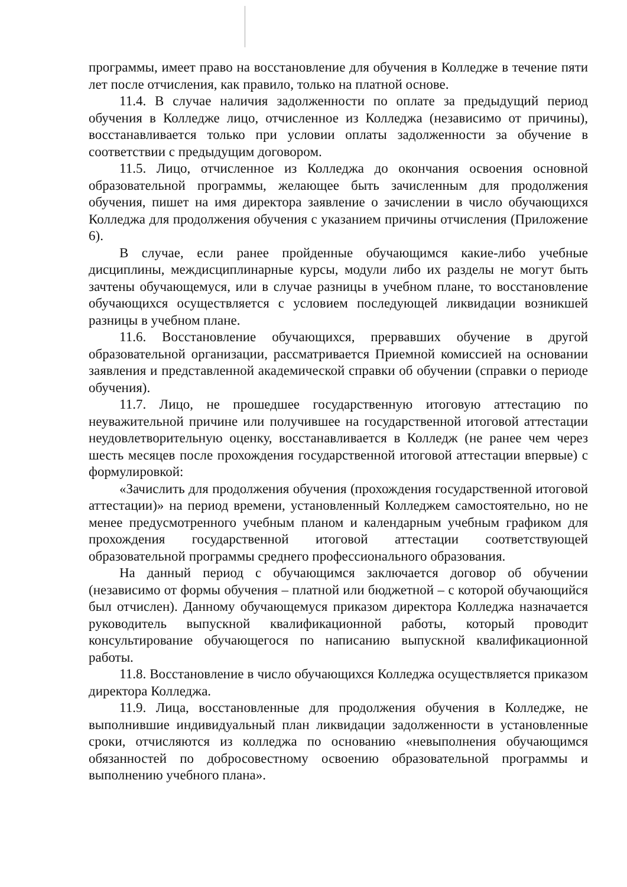программы, имеет право на восстановление для обучения в Колледже в течение пяти лет после отчисления, как правило, только на платной основе.
11.4. В случае наличия задолженности по оплате за предыдущий период обучения в Колледже лицо, отчисленное из Колледжа (независимо от причины), восстанавливается только при условии оплаты задолженности за обучение в соответствии с предыдущим договором.
11.5. Лицо, отчисленное из Колледжа до окончания освоения основной образовательной программы, желающее быть зачисленным для продолжения обучения, пишет на имя директора заявление о зачислении в число обучающихся Колледжа для продолжения обучения с указанием причины отчисления (Приложение 6).
В случае, если ранее пройденные обучающимся какие-либо учебные дисциплины, междисциплинарные курсы, модули либо их разделы не могут быть зачтены обучающемуся, или в случае разницы в учебном плане, то восстановление обучающихся осуществляется с условием последующей ликвидации возникшей разницы в учебном плане.
11.6. Восстановление обучающихся, прервавших обучение в другой образовательной организации, рассматривается Приемной комиссией на основании заявления и представленной академической справки об обучении (справки о периоде обучения).
11.7. Лицо, не прошедшее государственную итоговую аттестацию по неуважительной причине или получившее на государственной итоговой аттестации неудовлетворительную оценку, восстанавливается в Колледж (не ранее чем через шесть месяцев после прохождения государственной итоговой аттестации впервые) с формулировкой:
«Зачислить для продолжения обучения (прохождения государственной итоговой аттестации)» на период времени, установленный Колледжем самостоятельно, но не менее предусмотренного учебным планом и календарным учебным графиком для прохождения государственной итоговой аттестации соответствующей образовательной программы среднего профессионального образования.
На данный период с обучающимся заключается договор об обучении (независимо от формы обучения – платной или бюджетной – с которой обучающийся был отчислен). Данному обучающемуся приказом директора Колледжа назначается руководитель выпускной квалификационной работы, который проводит консультирование обучающегося по написанию выпускной квалификационной работы.
11.8. Восстановление в число обучающихся Колледжа осуществляется приказом директора Колледжа.
11.9. Лица, восстановленные для продолжения обучения в Колледже, не выполнившие индивидуальный план ликвидации задолженности в установленные сроки, отчисляются из колледжа по основанию «невыполнения обучающимся обязанностей по добросовестному освоению образовательной программы и выполнению учебного плана».